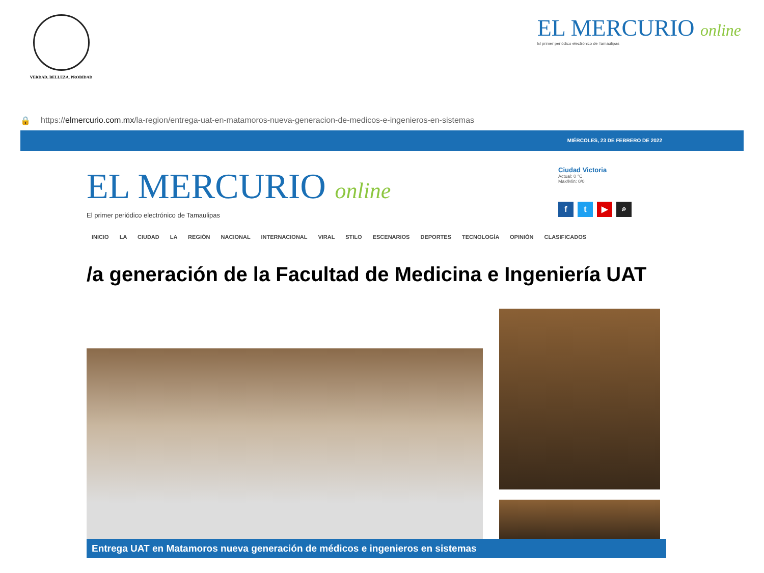VERDAD, BELLEZA, PROBIDAD
EL MERCURIO online
El primer periódico electrónico de Tamaulipas
🔒 https://elmercurio.com.mx/la-region/entrega-uat-en-matamoros-nueva-generacion-de-medicos-e-ingenieros-en-sistemas
MIÉRCOLES, 23 DE FEBRERO DE 2022
EL MERCURIO online
El primer periódico electrónico de Tamaulipas
Ciudad Victoria
Actual: 0 °C
Max/Min: 0/0
ft ▶ ⌕
INICIO LA CIUDAD LA REGIÓN NACIONAL INTERNACIONAL VIRAL STILO ESCENARIOS DEPORTES TECNOLOGÍA OPINIÓN CLASIFICADOS
/a generación de la Facultad de Medicina e Ingeniería UAT
Entrega UAT en Matamoros nueva generación de médicos e ingenieros en sistemas